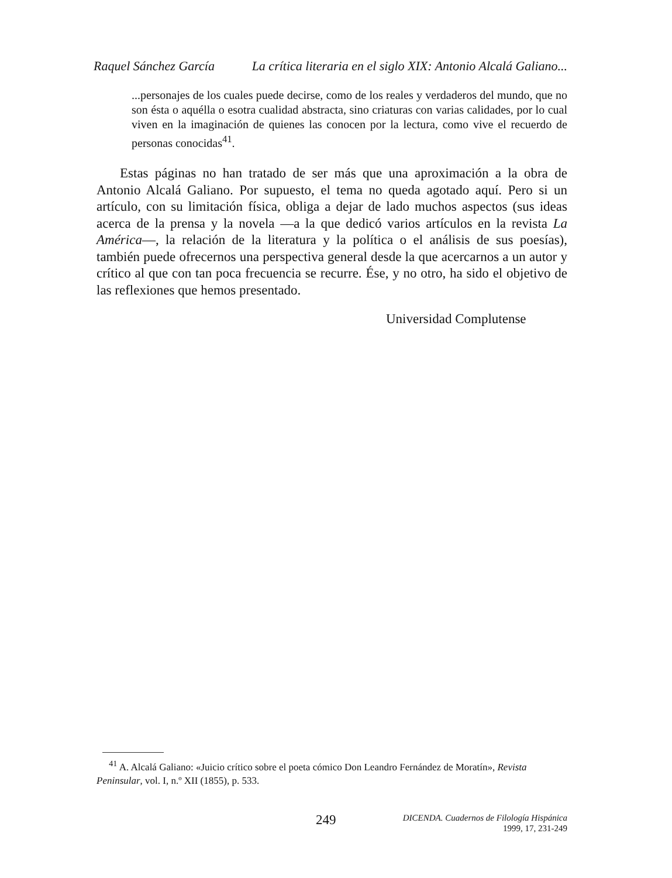Raquel Sánchez García La crítica literaria en el siglo XIX: Antonio Alcalá Galiano...
...personajes de los cuales puede decirse, como de los reales y verdaderos del mundo, que no son ésta o aquélla o esotra cualidad abstracta, sino criaturas con varias calidades, por lo cual viven en la imaginación de quienes las conocen por la lectura, como vive el recuerdo de personas conocidas<sup>41</sup>.
Estas páginas no han tratado de ser más que una aproximación a la obra de Antonio Alcalá Galiano. Por supuesto, el tema no queda agotado aquí. Pero si un artículo, con su limitación física, obliga a dejar de lado muchos aspectos (sus ideas acerca de la prensa y la novela —a la que dedicó varios artículos en la revista La América—, la relación de la literatura y la política o el análisis de sus poesías), también puede ofrecernos una perspectiva general desde la que acercarnos a un autor y crítico al que con tan poca frecuencia se recurre. Ése, y no otro, ha sido el objetivo de las reflexiones que hemos presentado.
Universidad Complutense
<sup>41</sup> A. Alcalá Galiano: «Juicio crítico sobre el poeta cómico Don Leandro Fernández de Moratín», Revista Peninsular, vol. I, n.º XII (1855), p. 533.
249
DICENDA. Cuadernos de Filología Hispánica
1999, 17, 231-249